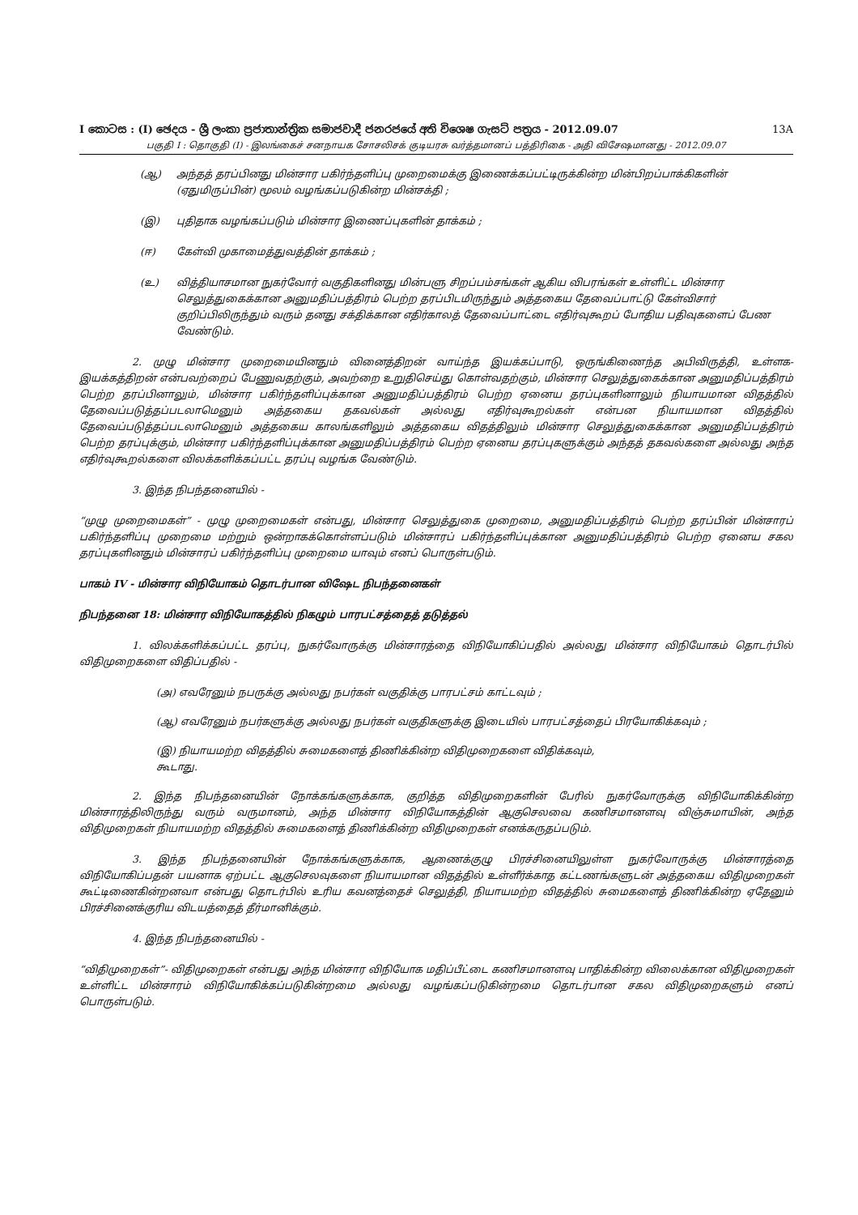I කොටස : (I) ඡෙදය - ශ්‍රී ලංකා ප්‍රජාතාන්ත්‍රික සමාජවාදී ජනරජයේ අති විශෙෂ ගැසට් පත්‍රය - 2012.09.07 13A
பகுதி I : தொகுதி (I) - இலங்கைச் சனநாயக சோசலிசக் குடியரசு வர்த்தமானப் பத்திரிகை - அதி விசேஷமானது - 2012.09.07
(ஆ) அந்தத் தரப்பினது மின்சார பகிர்ந்தளிப்பு முறைமைக்கு இணைக்கப்பட்டிருக்கின்ற மின்பிறப்பாக்கிகளின் (ஏதுமிருப்பின்) மூலம் வழங்கப்படுகின்ற மின்சக்தி ;
(இ) புதிதாக வழங்கப்படும் மின்சார இணைப்புகளின் தாக்கம் ;
(ஈ) கேள்வி முகாமைத்துவத்தின் தாக்கம் ;
(உ) வித்தியாசமான நுகர்வோர் வகுதிகளினது மின்பளு சிறப்பம்சங்கள் ஆகிய விபரங்கள் உள்ளிட்ட மின்சார செலுத்துகைக்கான அனுமதிப்பத்திரம் பெற்ற தரப்பிடமிருந்தும் அத்தகைய தேவைப்பாட்டு கேள்விசார் குறிப்பிலிருந்தும் வரும் தனது சக்திக்கான எதிர்காலத் தேவைப்பாட்டை எதிர்வுகூறப் போதிய பதிவுகளைப் பேண வேண்டும்.
2. முழு மின்சார முறைமையினதும் வினைத்திறன் வாய்ந்த இயக்கப்பாடு, ஒருங்கிணைந்த அபிவிருத்தி, உள்ளக- இயக்கத்திறன் என்பவற்றைப் பேணுவதற்கும், அவற்றை உறுதிசெய்து கொள்வதற்கும், மின்சார செலுத்துகைக்கான அனுமதிப்பத்திரம் பெற்ற தரப்பினாலும், மின்சார பகிர்ந்தளிப்புக்கான அனுமதிப்பத்திரம் பெற்ற ஏனைய தரப்புகளினாலும் நியாயமான விதத்தில் தேவைப்படுத்தப்படலாமெனும் அத்தகைய தகவல்கள் அல்லது எதிர்வுகூறல்கள் என்பன நியாயமான விதத்தில் தேவைப்படுத்தப்படலாமெனும் அத்தகைய காலங்களிலும் அத்தகைய விதத்திலும் மின்சார செலுத்துகைக்கான அனுமதிப்பத்திரம் பெற்ற தரப்புக்கும், மின்சார பகிர்ந்தளிப்புக்கான அனுமதிப்பத்திரம் பெற்ற ஏனைய தரப்புகளுக்கும் அந்தத் தகவல்களை அல்லது அந்த எதிர்வுகூறல்களை விலக்களிக்கப்பட்ட தரப்பு வழங்க வேண்டும்.
3. இந்த நிபந்தனையில் -
“முழு முறைமைகள்” - முழு முறைமைகள் என்பது, மின்சார செலுத்துகை முறைமை, அனுமதிப்பத்திரம் பெற்ற தரப்பின் மின்சாரப் பகிர்ந்தளிப்பு முறைமை மற்றும் ஒன்றாகக்கொள்ளப்படும் மின்சாரப் பகிர்ந்தளிப்புக்கான அனுமதிப்பத்திரம் பெற்ற ஏனைய சகல தரப்புகளினதும் மின்சாரப் பகிர்ந்தளிப்பு முறைமை யாவும் எனப் பொருள்படும்.
பாகம் IV - மின்சார விநியோகம் தொடர்பான விஷேட நிபந்தனைகள்
நிபந்தனை 18: மின்சார விநியோகத்தில் நிகழும் பாரபட்சத்தைத் தடுத்தல்
1. விலக்களிக்கப்பட்ட தரப்பு, நுகர்வோருக்கு மின்சாரத்தை விநியோகிப்பதில் அல்லது மின்சார விநியோகம் தொடர்பில் விதிமுறைகளை விதிப்பதில் -
(அ) எவரேனும் நபருக்கு அல்லது நபர்கள் வகுதிக்கு பாரபட்சம் காட்டவும் ;
(ஆ) எவரேனும் நபர்களுக்கு அல்லது நபர்கள் வகுதிகளுக்கு இடையில் பாரபட்சத்தைப் பிரயோகிக்கவும் ;
(இ) நியாயமற்ற விதத்தில் சுமைகளைத் திணிக்கின்ற விதிமுறைகளை விதிக்கவும்,
கூடாது.
2. இந்த நிபந்தனையின் நோக்கங்களுக்காக, குறித்த விதிமுறைகளின் பேரில் நுகர்வோருக்கு விநியோகிக்கின்ற மின்சாரத்திலிருந்து வரும் வருமானம், அந்த மின்சார விநியோகத்தின் ஆகுசெலவை கணிசமானளவு விஞ்சுமாயின், அந்த விதிமுறைகள் நியாயமற்ற விதத்தில் சுமைகளைத் திணிக்கின்ற விதிமுறைகள் எனக்கருதப்படும்.
3. இந்த நிபந்தனையின் நோக்கங்களுக்காக, ஆணைக்குழு பிரச்சினையிலுள்ள நுகர்வோருக்கு மின்சாரத்தை விநியோகிப்பதன் பயனாக ஏற்பட்ட ஆகுசெலவுகளை நியாயமான விதத்தில் உள்ளீர்க்காத கட்டணங்களுடன் அத்தகைய விதிமுறைகள் கூட்டிணைகின்றனவா என்பது தொடர்பில் உரிய கவனத்தைச் செலுத்தி, நியாயமற்ற விதத்தில் சுமைகளைத் திணிக்கின்ற ஏதேனும் பிரச்சினைக்குரிய விடயத்தைத் தீர்மானிக்கும்.
4. இந்த நிபந்தனையில் -
“விதிமுறைகள்”- விதிமுறைகள் என்பது அந்த மின்சார விநியோக மதிப்பீட்டை கணிசமானளவு பாதிக்கின்ற விலைக்கான விதிமுறைகள் உள்ளிட்ட மின்சாரம் விநியோகிக்கப்படுகின்றமை அல்லது வழங்கப்படுகின்றமை தொடர்பான சகல விதிமுறைகளும் எனப் பொருள்படும்.